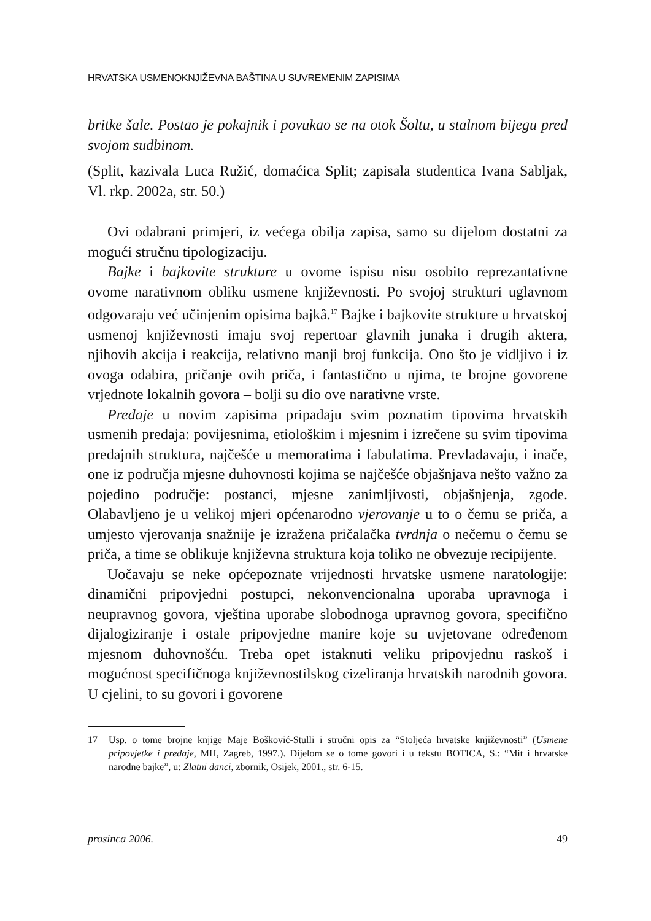HRVATSKA USMENOKNJIŽEVNA BAŠTINA U SUVREMENIM ZAPISIMA
britke šale. Postao je pokajnik i povukao se na otok Šoltu, u stalnom bijegu pred svojom sudbinom.
(Split, kazivala Luca Ružić, domaćica Split; zapisala studentica Ivana Sabljak, Vl. rkp. 2002a, str. 50.)
Ovi odabrani primjeri, iz većega obilja zapisa, samo su dijelom dostatni za mogući stručnu tipologizaciju.
Bajke i bajkovite strukture u ovome ispisu nisu osobito reprezantativne ovome narativnom obliku usmene književnosti. Po svojoj strukturi uglavnom odgovaraju već učinjenim opisima bajkâ.<sup>17</sup> Bajke i bajkovite strukture u hrvatskoj usmenoj književnosti imaju svoj repertoar glavnih junaka i drugih aktera, njihovih akcija i reakcija, relativno manji broj funkcija. Ono što je vidljivo i iz ovoga odabira, pričanje ovih priča, i fantastično u njima, te brojne govorene vrjednote lokalnih govora – bolji su dio ove narativne vrste.
Predaje u novim zapisima pripadaju svim poznatim tipovima hrvatskih usmenih predaja: povijesnima, etiološkim i mjesnim i izrečene su svim tipovima predajnih struktura, najčešće u memoratima i fabulatima. Prevladavaju, i inače, one iz područja mjesne duhovnosti kojima se najčešće objašnjava nešto važno za pojedino područje: postanci, mjesne zanimljivosti, objašnjenja, zgode. Olabavljeno je u velikoj mjeri općenarodno vjerovanje u to o čemu se priča, a umjesto vjerovanja snažnije je izražena pričalačka tvrdnja o nečemu o čemu se priča, a time se oblikuje književna struktura koja toliko ne obvezuje recipijente.
Uočavaju se neke općepoznate vrijednosti hrvatske usmene naratologije: dinamični pripovjedni postupci, nekonvencionalna uporaba upravnoga i neupravnog govora, vještina uporabe slobodnoga upravnog govora, specifično dijalogiziranje i ostale pripovjedne manire koje su uvjetovane određenom mjesnom duhovnošću. Treba opet istaknuti veliku pripovjednu raskoš i mogućnost specifičnoga književnostilskog cizeliranja hrvatskih narodnih govora. U cjelini, to su govori i govorene
17 Usp. o tome brojne knjige Maje Bošković-Stulli i stručni opis za “Stoljeća hrvatske književnosti” (Usmene pripovjetke i predaje, MH, Zagreb, 1997.). Dijelom se o tome govori i u tekstu BOTICA, S.: “Mit i hrvatske narodne bajke”, u: Zlatni danci, zbornik, Osijek, 2001., str. 6-15.
prosinca 2006. 49